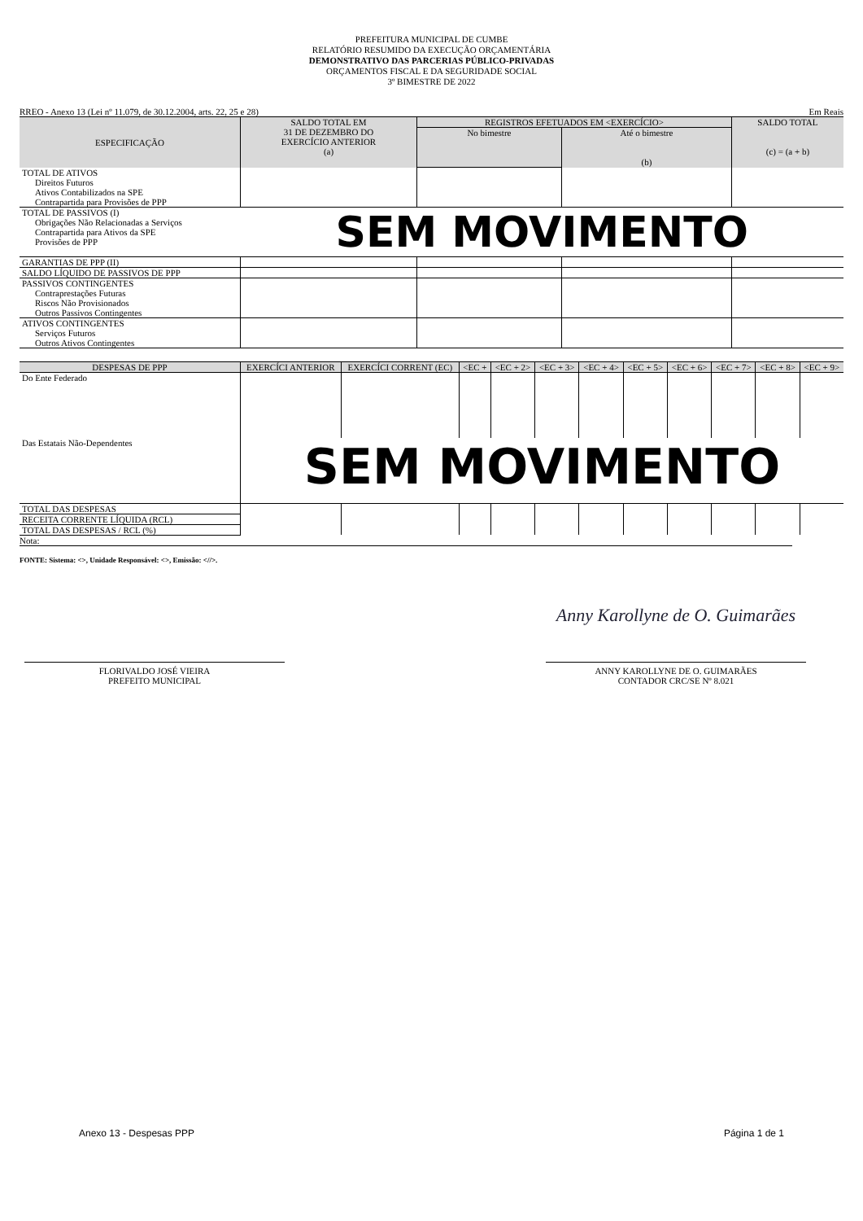PREFEITURA MUNICIPAL DE CUMBE
RELATÓRIO RESUMIDO DA EXECUÇÃO ORÇAMENTÁRIA
DEMONSTRATIVO DAS PARCERIAS PÚBLICO-PRIVADAS
ORÇAMENTOS FISCAL E DA SEGURIDADE SOCIAL
3º BIMESTRE DE 2022
RREO - Anexo 13 (Lei nº 11.079, de 30.12.2004, arts. 22, 25 e 28) Em Reais
| ESPECIFICAÇÃO | SALDO TOTAL EM 31 DE DEZEMBRO DO EXERCÍCIO ANTERIOR (a) | REGISTROS EFETUADOS EM <EXERCÍCIO> | | SALDO TOTAL (c) = (a + b) |
| --- | --- | --- | --- | --- |
| | | No bimestre | Até o bimestre (b) | |
| TOTAL DE ATIVOS Direitos Futuros Ativos Contabilizados na SPE Contrapartida para Provisões de PPP | | | | |
| TOTAL DE PASSIVOS (I) Obrigações Não Relacionadas a Serviços Contrapartida para Ativos da SPE Provisões de PPP | SEM MOVIMENTO | | | |
| GARANTIAS DE PPP (II) | | | | |
| SALDO LÍQUIDO DE PASSIVOS DE PPP | | | | |
| PASSIVOS CONTINGENTES Contraprestações Futuras Riscos Não Provisionados Outros Passivos Contingentes | | | | |
| ATIVOS CONTINGENTES Serviços Futuros Outros Ativos Contingentes | | | | |
| DESPESAS DE PPP | EXERCÍCI ANTERIOR | EXERCÍCI CORRENT (EC) | <EC + | <EC + 2> | <EC + 3> | <EC + 4> | <EC + 5> | <EC + 6> | <EC + 7> | <EC + 8> | <EC + 9> |
| --- | --- | --- | --- | --- | --- | --- | --- | --- | --- | --- | --- |
| Do Ente Federado | | | | | | | | | | | |
| Das Estatais Não-Dependentes | SEM MOVIMENTO | | | | | | | | | | |
| TOTAL DAS DESPESAS | | | | | | | | | | | |
| RECEITA CORRENTE LÍQUIDA (RCL) | | | | | | | | | | | |
| TOTAL DAS DESPESAS / RCL (%) | | | | | | | | | | | |
Nota:
FONTE: Sistema: <>, Unidade Responsável: <>, Emissão: <//>.
FLORIVALDO JOSÉ VIEIRA
PREFEITO MUNICIPAL
Anny Karollyne de O. Guimarães
ANNY KAROLLYNE DE O. GUIMARÃES
CONTADOR CRC/SE Nº 8.021
Anexo 13 - Despesas PPP Página 1 de 1